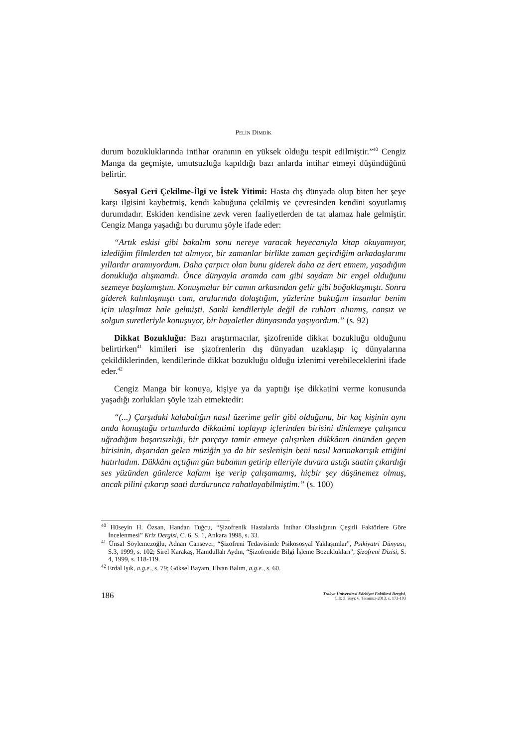PELİN DİMDİK
durum bozukluklarında intihar oranının en yüksek olduğu tespit edilmiştir.”<sup>40</sup> Cengiz Manga da geçmişte, umutsuzluğa kapıldığı bazı anlarda intihar etmeyi düşündüğünü belirtir.
Sosyal Geri Çekilme-İlgi ve İstek Yitimi: Hasta dış dünyada olup biten her şeye karşı ilgisini kaybetmiş, kendi kabuğuna çekilmiş ve çevresinden kendini soyutlamış durumdadır. Eskiden kendisine zevk veren faaliyetlerden de tat alamaz hale gelmiştir. Cengiz Manga yaşadığı bu durumu şöyle ifade eder:
“Artık eskisi gibi bakalım sonu nereye varacak heyecanıyla kitap okuyamıyor, izlediğim filmlerden tat almıyor, bir zamanlar birlikte zaman geçirdiğim arkadaşlarımı yıllardır aramıyordum. Daha çarpıcı olan bunu giderek daha az dert etmem, yaşadığım donukluğa alışmamdı. Önce dünyayla aramda cam gibi saydam bir engel olduğunu sezmeye başlamıştım. Konuşmalar bir camın arkasından gelir gibi boğuklaşmıştı. Sonra giderek kalınlaşmıştı cam, aralarında dolaştığım, yüzlerine baktığım insanlar benim için ulaşılmaz hale gelmişti. Sanki kendileriyle değil de ruhları alınmış, cansız ve solgun suretleriyle konuşuyor, bir hayaletler dünyasında yaşıyordum.” (s. 92)
Dikkat Bozukluğu: Bazı araştırmacılar, şizofrenide dikkat bozukluğu olduğunu belirtirken<sup>41</sup> kimileri ise şizofrenlerin dış dünyadan uzaklaşıp iç dünyalarına çekildiklerinden, kendilerinde dikkat bozukluğu olduğu izlenimi verebileceklerini ifade eder.<sup>42</sup>
Cengiz Manga bir konuya, kişiye ya da yaptığı işe dikkatini verme konusunda yaşadığı zorlukları şöyle izah etmektedir:
“(...) Çarşıdaki kalabalığın nasıl üzerime gelir gibi olduğunu, bir kaç kişinin aynı anda konuştuğu ortamlarda dikkatimi toplayıp içlerinden birisini dinlemeye çalışınca uğradığım başarısızlığı, bir parçayı tamir etmeye çalışırken dükkânın önünden geçen birisinin, dışarıdan gelen müziğin ya da bir seslenişin beni nasıl karmakarışık ettiğini hatırladım. Dükkânı açtığım gün babamın getirip elleriyle duvara astığı saatin çıkardığı ses yüzünden günlerce kafamı işe verip çalışamamış, hiçbir şey düşünemez olmuş, ancak pilini çıkarıp saati durdurunca rahatlayabilmiştim.” (s. 100)
<sup>40</sup> Hüseyin H. Özsan, Handan Tuğcu, “Şizofrenik Hastalarda İntihar Olasılığının Çeşitli Faktörlere Göre İncelenmesi” Kriz Dergisi, C. 6, S. 1, Ankara 1998, s. 33.
<sup>41</sup> Ünsal Söylemezoğlu, Adnan Cansever, “Şizofreni Tedavisinde Psikososyal Yaklaşımlar”, Psikiyatri Dünyası, S.3, 1999, s. 102; Sirel Karakaş, Hamdullah Aydın, “Şizofrenide Bilgi İşleme Bozuklukları”, Şizofreni Dizisi, S. 4, 1999, s. 118-119.
<sup>42</sup> Erdal Işık, a.g.e., s. 79; Göksel Bayam, Elvan Balım, a.g.e., s. 60.
186
Trakya Üniversitesi Edebiyat Fakültesi Dergisi,
Cilt: 3, Sayı: 6, Temmuz-2013, s. 173-193